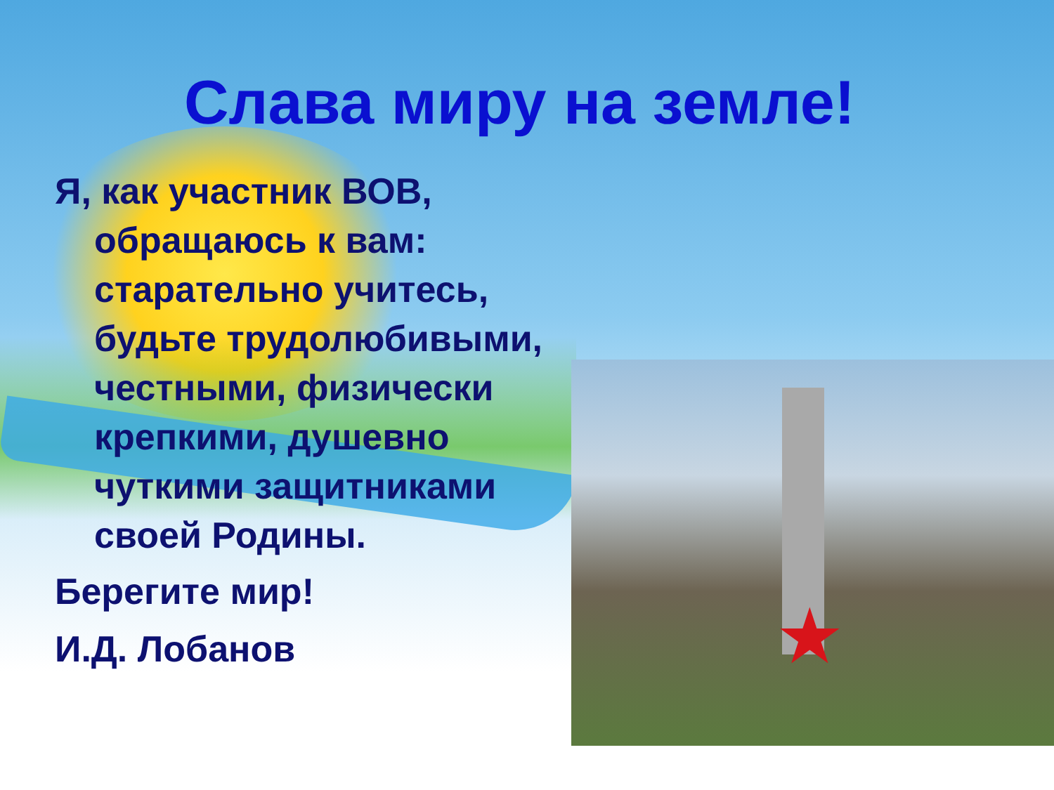Слава миру на земле!
Я, как участник ВОВ,
обращаюсь к вам: старательно учитесь, будьте трудолюбивыми, честными, физически крепкими, душевно чуткими защитниками своей Родины.
Берегите мир!
И.Д. Лобанов
★